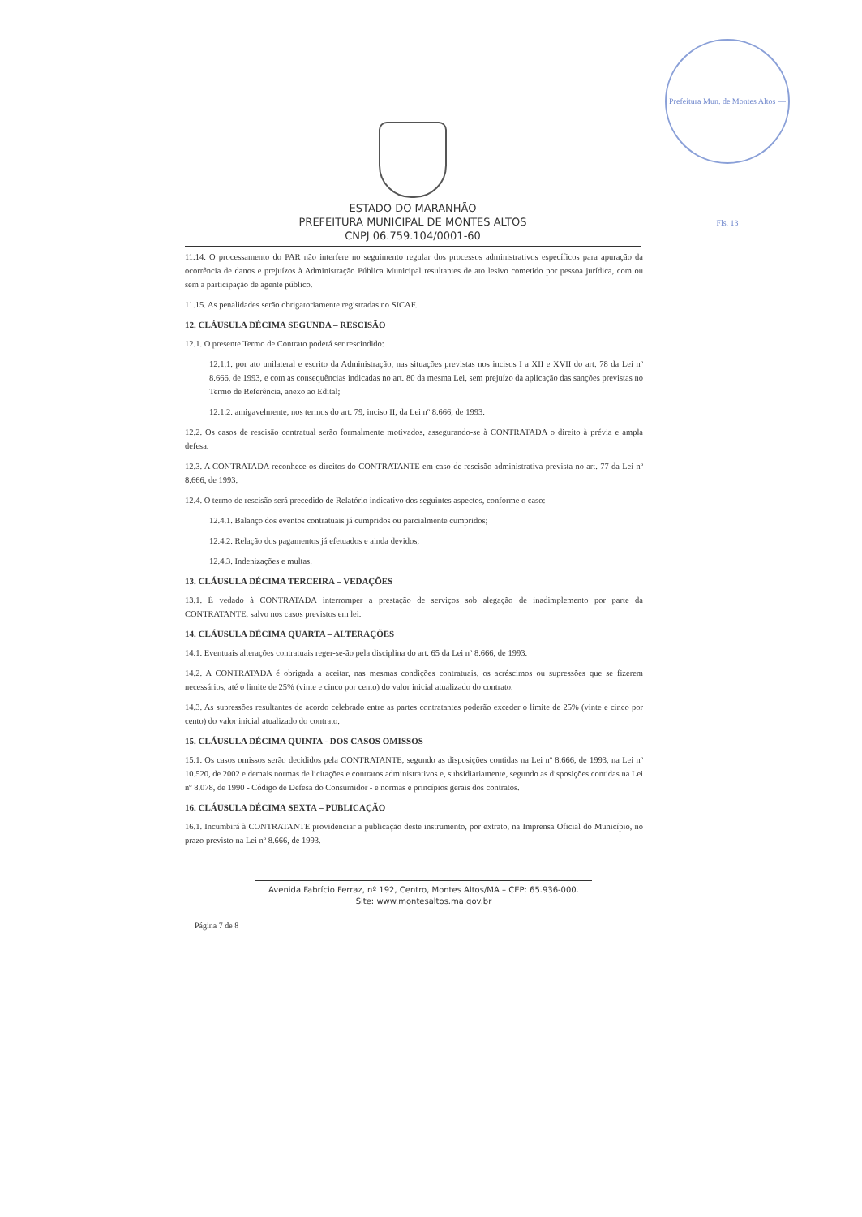Prefeitura Mun. de Montes Altos — Fls. 13
ESTADO DO MARANHÃO
PREFEITURA MUNICIPAL DE MONTES ALTOS
CNPJ 06.759.104/0001-60
11.14. O processamento do PAR não interfere no seguimento regular dos processos administrativos específicos para apuração da ocorrência de danos e prejuízos à Administração Pública Municipal resultantes de ato lesivo cometido por pessoa jurídica, com ou sem a participação de agente público.
11.15. As penalidades serão obrigatoriamente registradas no SICAF.
12. CLÁUSULA DÉCIMA SEGUNDA – RESCISÃO
12.1. O presente Termo de Contrato poderá ser rescindido:
12.1.1. por ato unilateral e escrito da Administração, nas situações previstas nos incisos I a XII e XVII do art. 78 da Lei nº 8.666, de 1993, e com as consequências indicadas no art. 80 da mesma Lei, sem prejuízo da aplicação das sanções previstas no Termo de Referência, anexo ao Edital;
12.1.2. amigavelmente, nos termos do art. 79, inciso II, da Lei nº 8.666, de 1993.
12.2. Os casos de rescisão contratual serão formalmente motivados, assegurando-se à CONTRATADA o direito à prévia e ampla defesa.
12.3. A CONTRATADA reconhece os direitos do CONTRATANTE em caso de rescisão administrativa prevista no art. 77 da Lei nº 8.666, de 1993.
12.4. O termo de rescisão será precedido de Relatório indicativo dos seguintes aspectos, conforme o caso:
12.4.1. Balanço dos eventos contratuais já cumpridos ou parcialmente cumpridos;
12.4.2. Relação dos pagamentos já efetuados e ainda devidos;
12.4.3. Indenizações e multas.
13. CLÁUSULA DÉCIMA TERCEIRA – VEDAÇÕES
13.1. É vedado à CONTRATADA interromper a prestação de serviços sob alegação de inadimplemento por parte da CONTRATANTE, salvo nos casos previstos em lei.
14. CLÁUSULA DÉCIMA QUARTA – ALTERAÇÕES
14.1. Eventuais alterações contratuais reger-se-ão pela disciplina do art. 65 da Lei nº 8.666, de 1993.
14.2. A CONTRATADA é obrigada a aceitar, nas mesmas condições contratuais, os acréscimos ou supressões que se fizerem necessários, até o limite de 25% (vinte e cinco por cento) do valor inicial atualizado do contrato.
14.3. As supressões resultantes de acordo celebrado entre as partes contratantes poderão exceder o limite de 25% (vinte e cinco por cento) do valor inicial atualizado do contrato.
15. CLÁUSULA DÉCIMA QUINTA - DOS CASOS OMISSOS
15.1. Os casos omissos serão decididos pela CONTRATANTE, segundo as disposições contidas na Lei nº 8.666, de 1993, na Lei nº 10.520, de 2002 e demais normas de licitações e contratos administrativos e, subsidiariamente, segundo as disposições contidas na Lei nº 8.078, de 1990 - Código de Defesa do Consumidor - e normas e princípios gerais dos contratos.
16. CLÁUSULA DÉCIMA SEXTA – PUBLICAÇÃO
16.1. Incumbirá à CONTRATANTE providenciar a publicação deste instrumento, por extrato, na Imprensa Oficial do Município, no prazo previsto na Lei nº 8.666, de 1993.
Avenida Fabrício Ferraz, nº 192, Centro, Montes Altos/MA – CEP: 65.936-000.
Site: www.montesaltos.ma.gov.br
Página 7 de 8